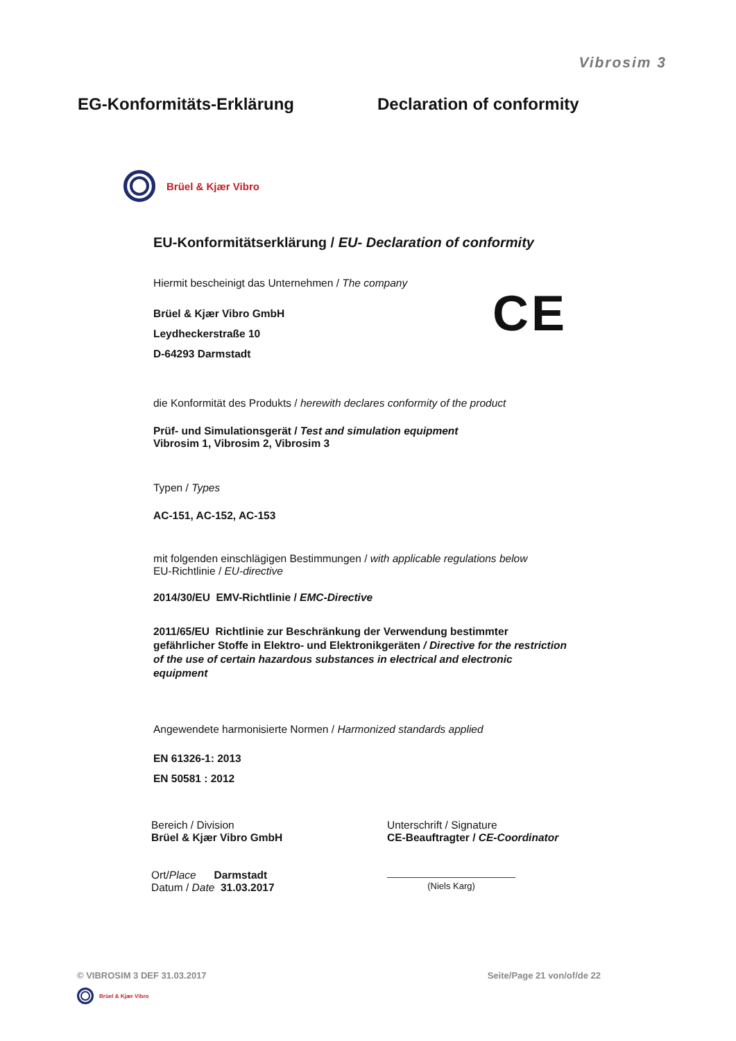Vibrosim 3
EG-Konformitäts-Erklärung Declaration of conformity
Brüel & Kjær Vibro
CE
EU-Konformitätserklärung / EU- Declaration of conformity
Hiermit bescheinigt das Unternehmen / The company
Brüel & Kjær Vibro GmbH
Leydheckerstraße 10
D-64293 Darmstadt
die Konformität des Produkts / herewith declares conformity of the product
Prüf- und Simulationsgerät / Test and simulation equipment
Vibrosim 1, Vibrosim 2, Vibrosim 3
Typen / Types
AC-151, AC-152, AC-153
mit folgenden einschlägigen Bestimmungen / with applicable regulations below
EU-Richtlinie / EU-directive
2014/30/EU EMV-Richtlinie / EMC-Directive
2011/65/EU Richtlinie zur Beschränkung der Verwendung bestimmter gefährlicher Stoffe in Elektro- und Elektronikgeräten / Directive for the restriction of the use of certain hazardous substances in electrical and electronic equipment
Angewendete harmonisierte Normen / Harmonized standards applied
EN 61326-1: 2013
EN 50581 : 2012
Bereich / Division
Brüel & Kjær Vibro GmbH
Ort/Place Darmstadt
Datum / Date 31.03.2017
Unterschrift / Signature
CE-Beauftragter / CE-Coordinator
(Niels Karg)
© VIBROSIM 3 DEF 31.03.2017 Seite/Page 21 von/of/de 22
Brüel & Kjær Vibro